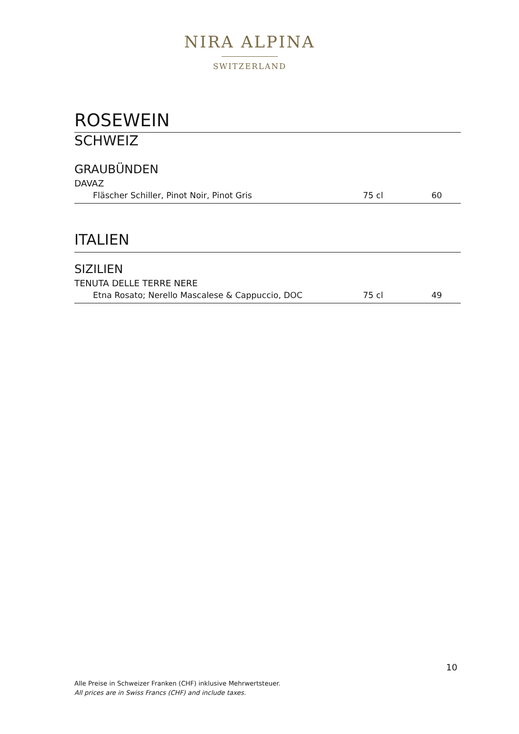NIRA ALPINA
SWITZERLAND
ROSEWEIN
SCHWEIZ
GRAUBÜNDEN
DAVAZ
| Fläscher Schiller, Pinot Noir, Pinot Gris | 75 cl | 60 |
ITALIEN
SIZILIEN
TENUTA DELLE TERRE NERE
| Etna Rosato; Nerello Mascalese & Cappuccio, DOC | 75 cl | 49 |
10
Alle Preise in Schweizer Franken (CHF) inklusive Mehrwertsteuer.
All prices are in Swiss Francs (CHF) and include taxes.